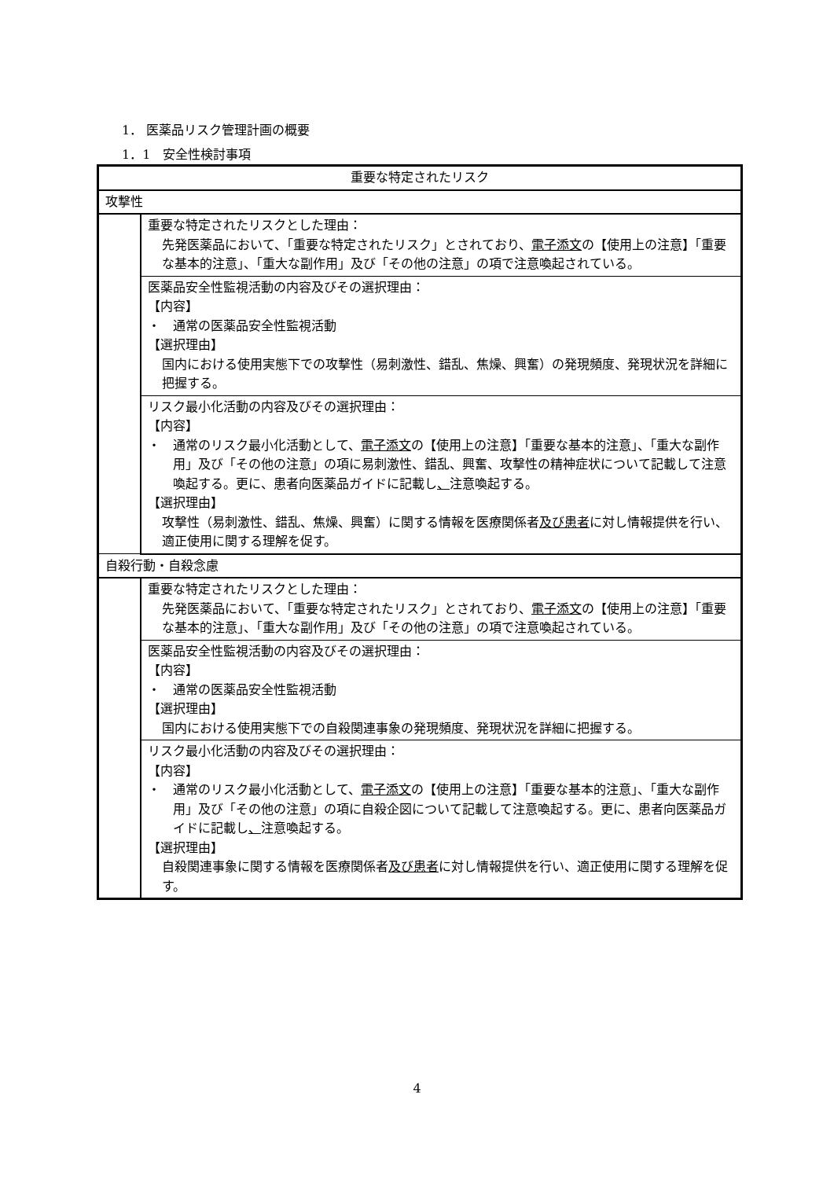1． 医薬品リスク管理計画の概要
1．1　安全性検討事項
| 重要な特定されたリスク | |
| 攻撃性 | |
| | 重要な特定されたリスクとした理由： 先発医薬品において、「重要な特定されたリスク」とされており、 電子添文 の【使用上の注意】「重要な基本的注意」、「重大な副作用」及び「その他の注意」の項で注意喚起されている。 |
| | 医薬品安全性監視活動の内容及びその選択理由： 【内容】 ・ 通常の医薬品安全性監視活動 【選択理由】 国内における使用実態下での攻撃性（易刺激性、錯乱、焦燥、興奮）の発現頻度、発現状況を詳細に把握する。 |
| | リスク最小化活動の内容及びその選択理由： 【内容】 ・ 通常のリスク最小化活動として、 電子添文 の【使用上の注意】「重要な基本的注意」、「重大な副作用」及び「その他の注意」の項に易刺激性、錯乱、興奮、攻撃性の精神症状について記載して注意喚起する。更に、患者向医薬品ガイドに記載し 、 注意喚起する。 【選択理由】 攻撃性（易刺激性、錯乱、焦燥、興奮）に関する情報を医療関係者 及び患者 に対し情報提供を行い、適正使用に関する理解を促す。 |
| 自殺行動・自殺念慮 | |
| | 重要な特定されたリスクとした理由： 先発医薬品において、「重要な特定されたリスク」とされており、 電子添文 の【使用上の注意】「重要な基本的注意」、「重大な副作用」及び「その他の注意」の項で注意喚起されている。 |
| | 医薬品安全性監視活動の内容及びその選択理由： 【内容】 ・ 通常の医薬品安全性監視活動 【選択理由】 国内における使用実態下での自殺関連事象の発現頻度、発現状況を詳細に把握する。 |
| | リスク最小化活動の内容及びその選択理由： 【内容】 ・ 通常のリスク最小化活動として、 電子添文 の【使用上の注意】「重要な基本的注意」、「重大な副作用」及び「その他の注意」の項に自殺企図について記載して注意喚起する。更に、患者向医薬品ガイドに記載し 、 注意喚起する。 【選択理由】 自殺関連事象に関する情報を医療関係者 及び患者 に対し情報提供を行い、適正使用に関する理解を促す。 |
4